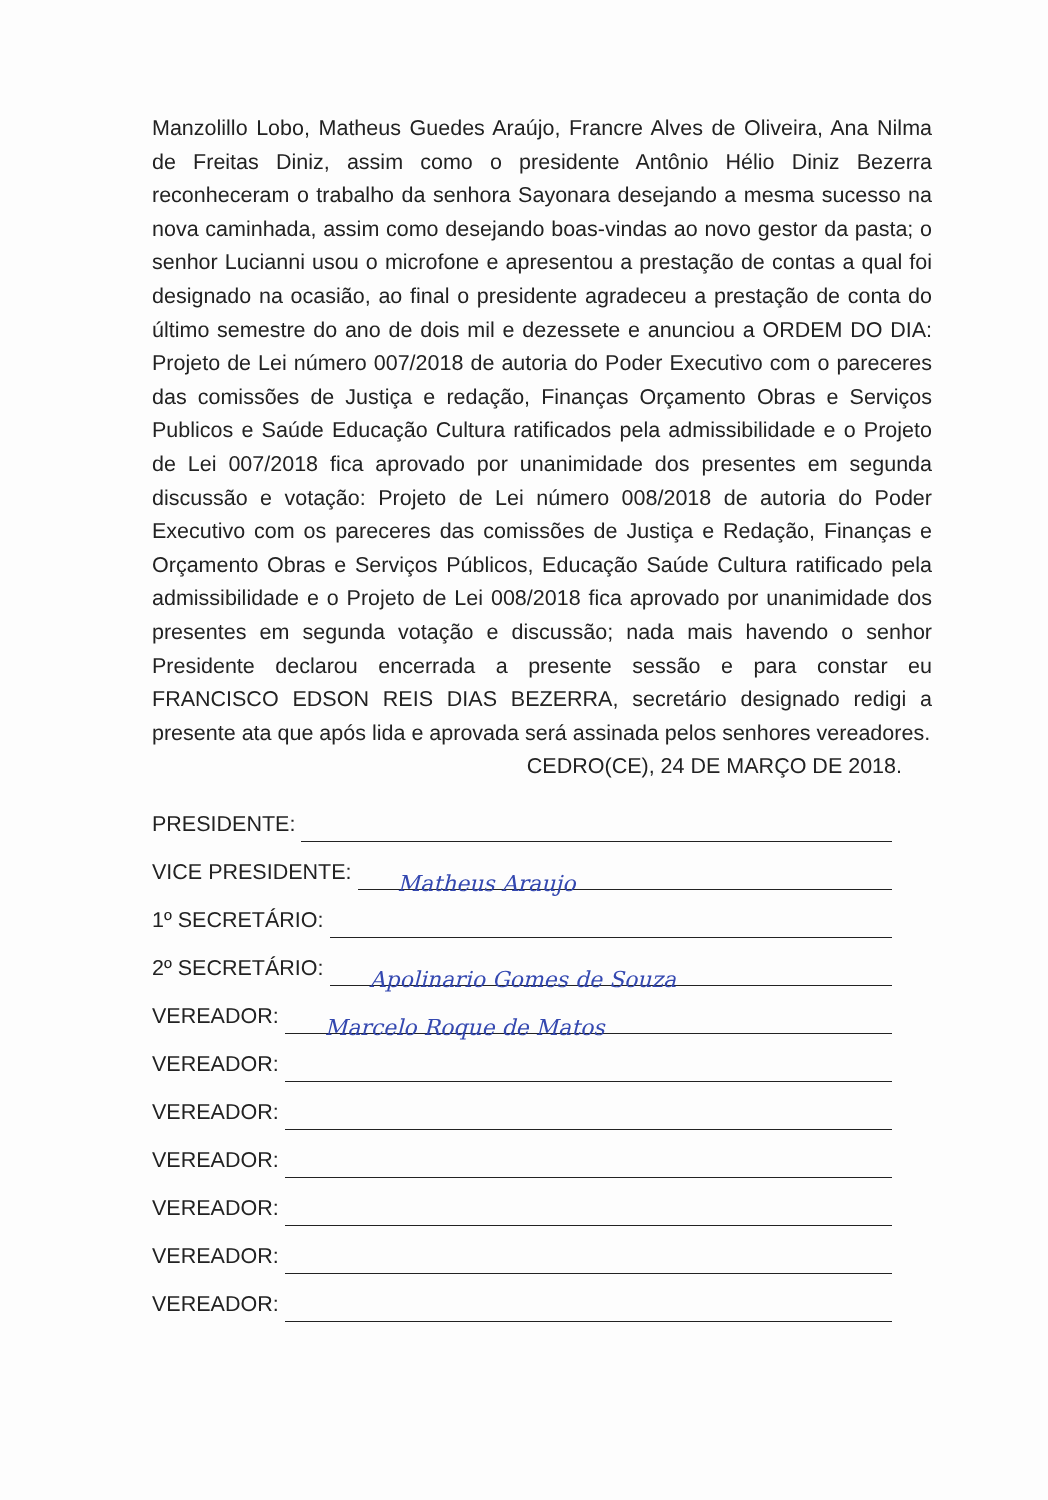Manzolillo Lobo, Matheus Guedes Araújo, Francre Alves de Oliveira, Ana Nilma de Freitas Diniz, assim como o presidente Antônio Hélio Diniz Bezerra reconheceram o trabalho da senhora Sayonara desejando a mesma sucesso na nova caminhada, assim como desejando boas-vindas ao novo gestor da pasta; o senhor Lucianni usou o microfone e apresentou a prestação de contas a qual foi designado na ocasião, ao final o presidente agradeceu a prestação de conta do último semestre do ano de dois mil e dezessete e anunciou a ORDEM DO DIA: Projeto de Lei número 007/2018 de autoria do Poder Executivo com o pareceres das comissões de Justiça e redação, Finanças Orçamento Obras e Serviços Publicos e Saúde Educação Cultura ratificados pela admissibilidade e o Projeto de Lei 007/2018 fica aprovado por unanimidade dos presentes em segunda discussão e votação: Projeto de Lei número 008/2018 de autoria do Poder Executivo com os pareceres das comissões de Justiça e Redação, Finanças e Orçamento Obras e Serviços Públicos, Educação Saúde Cultura ratificado pela admissibilidade e o Projeto de Lei 008/2018 fica aprovado por unanimidade dos presentes em segunda votação e discussão; nada mais havendo o senhor Presidente declarou encerrada a presente sessão e para constar eu FRANCISCO EDSON REIS DIAS BEZERRA, secretário designado redigi a presente ata que após lida e aprovada será assinada pelos senhores vereadores.
CEDRO(CE), 24 DE MARÇO DE 2018.
PRESIDENTE:
VICE PRESIDENTE:
Matheus Araujo
1º SECRETÁRIO:
2º SECRETÁRIO:
Apolinario Gomes de Souza
VEREADOR:
Marcelo Roque de Matos
VEREADOR:
VEREADOR:
VEREADOR:
VEREADOR:
VEREADOR:
VEREADOR: